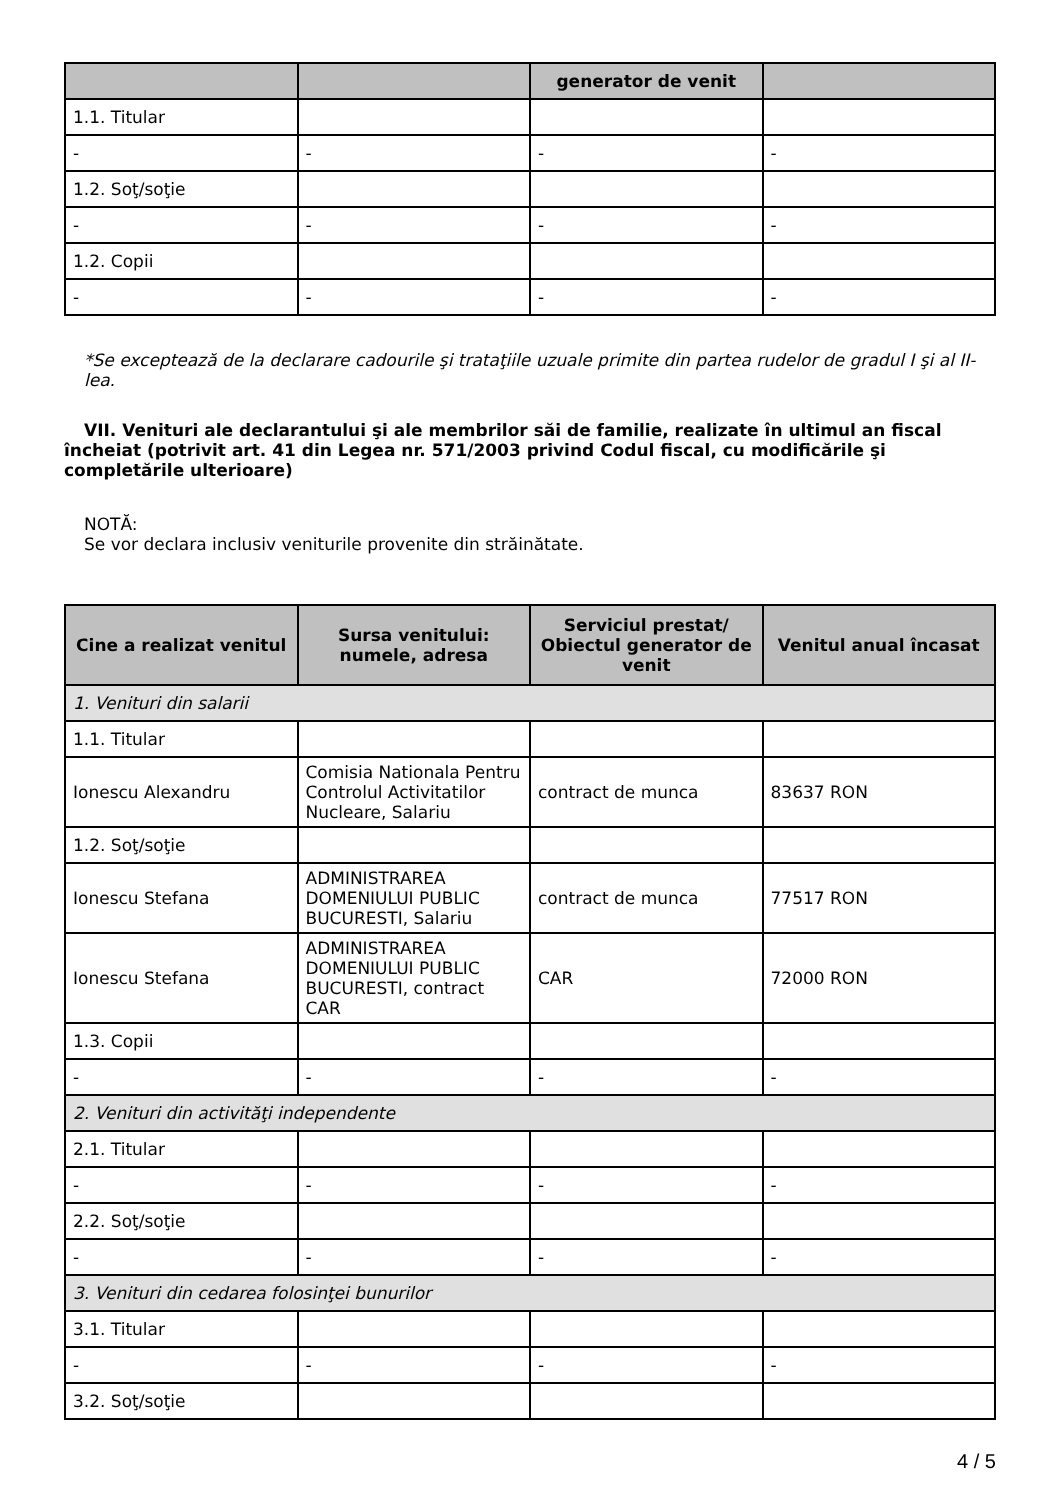| | | generator de venit | |
| --- | --- | --- | --- |
| 1.1. Titular | | | |
| - | - | - | - |
| 1.2. Soţ/soţie | | | |
| - | - | - | - |
| 1.2. Copii | | | |
| - | - | - | - |
*Se exceptează de la declarare cadourile şi trataţiile uzuale primite din partea rudelor de gradul I şi al II-lea.
VII. Venituri ale declarantului şi ale membrilor săi de familie, realizate în ultimul an fiscal încheiat (potrivit art. 41 din Legea nr. 571/2003 privind Codul fiscal, cu modificările şi completările ulterioare)
NOTĂ:
Se vor declara inclusiv veniturile provenite din străinătate.
| Cine a realizat venitul | Sursa venitului: numele, adresa | Serviciul prestat/ Obiectul generator de venit | Venitul anual încasat |
| --- | --- | --- | --- |
| 1. Venituri din salarii | | | |
| 1.1. Titular | | | |
| Ionescu Alexandru | Comisia Nationala Pentru Controlul Activitatilor Nucleare, Salariu | contract de munca | 83637 RON |
| 1.2. Soţ/soţie | | | |
| Ionescu Stefana | ADMINISTRAREA DOMENIULUI PUBLIC BUCURESTI, Salariu | contract de munca | 77517 RON |
| Ionescu Stefana | ADMINISTRAREA DOMENIULUI PUBLIC BUCURESTI, contract CAR | CAR | 72000 RON |
| 1.3. Copii | | | |
| - | - | - | - |
| 2. Venituri din activităţi independente | | | |
| 2.1. Titular | | | |
| - | - | - | - |
| 2.2. Soţ/soţie | | | |
| - | - | - | - |
| 3. Venituri din cedarea folosinţei bunurilor | | | |
| 3.1. Titular | | | |
| - | - | - | - |
| 3.2. Soţ/soţie | | | |
4 / 5